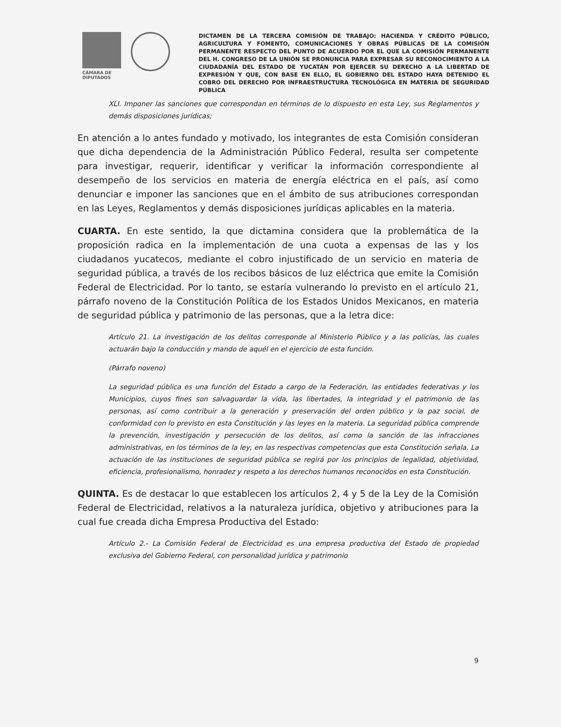CÁMARA DE
DIPUTADOS
DICTAMEN DE LA TERCERA COMISIÓN DE TRABAJO: HACIENDA Y CRÉDITO PÚBLICO, AGRICULTURA Y FOMENTO, COMUNICACIONES Y OBRAS PÚBLICAS DE LA COMISIÓN PERMANENTE RESPECTO DEL PUNTO DE ACUERDO POR EL QUE LA COMISIÓN PERMANENTE DEL H. CONGRESO DE LA UNIÓN SE PRONUNCIA PARA EXPRESAR SU RECONOCIMIENTO A LA CIUDADANÍA DEL ESTADO DE YUCATÁN POR EJERCER SU DERECHO A LA LIBERTAD DE EXPRESIÓN Y QUE, CON BASE EN ELLO, EL GOBIERNO DEL ESTADO HAYA DETENIDO EL COBRO DEL DERECHO POR INFRAESTRUCTURA TECNOLÓGICA EN MATERIA DE SEGURIDAD PÚBLICA
XLI. Imponer las sanciones que correspondan en términos de lo dispuesto en esta Ley, sus Reglamentos y demás disposiciones jurídicas;
En atención a lo antes fundado y motivado, los integrantes de esta Comisión consideran que dicha dependencia de la Administración Público Federal, resulta ser competente para investigar, requerir, identificar y verificar la información correspondiente al desempeño de los servicios en materia de energía eléctrica en el país, así como denunciar e imponer las sanciones que en el ámbito de sus atribuciones correspondan en las Leyes, Reglamentos y demás disposiciones jurídicas aplicables en la materia.
CUARTA. En este sentido, la que dictamina considera que la problemática de la proposición radica en la implementación de una cuota a expensas de las y los ciudadanos yucatecos, mediante el cobro injustificado de un servicio en materia de seguridad pública, a través de los recibos básicos de luz eléctrica que emite la Comisión Federal de Electricidad. Por lo tanto, se estaría vulnerando lo previsto en el artículo 21, párrafo noveno de la Constitución Política de los Estados Unidos Mexicanos, en materia de seguridad pública y patrimonio de las personas, que a la letra dice:
Artículo 21. La investigación de los delitos corresponde al Ministerio Público y a las policías, las cuales actuarán bajo la conducción y mando de aquél en el ejercicio de esta función.
(Párrafo noveno)
La seguridad pública es una función del Estado a cargo de la Federación, las entidades federativas y los Municipios, cuyos fines son salvaguardar la vida, las libertades, la integridad y el patrimonio de las personas, así como contribuir a la generación y preservación del orden público y la paz social, de conformidad con lo previsto en esta Constitución y las leyes en la materia. La seguridad pública comprende la prevención, investigación y persecución de los delitos, así como la sanción de las infracciones administrativas, en los términos de la ley, en las respectivas competencias que esta Constitución señala. La actuación de las instituciones de seguridad pública se regirá por los principios de legalidad, objetividad, eficiencia, profesionalismo, honradez y respeto a los derechos humanos reconocidos en esta Constitución.
QUINTA. Es de destacar lo que establecen los artículos 2, 4 y 5 de la Ley de la Comisión Federal de Electricidad, relativos a la naturaleza jurídica, objetivo y atribuciones para la cual fue creada dicha Empresa Productiva del Estado:
Artículo 2.- La Comisión Federal de Electricidad es una empresa productiva del Estado de propiedad exclusiva del Gobierno Federal, con personalidad jurídica y patrimonio
9